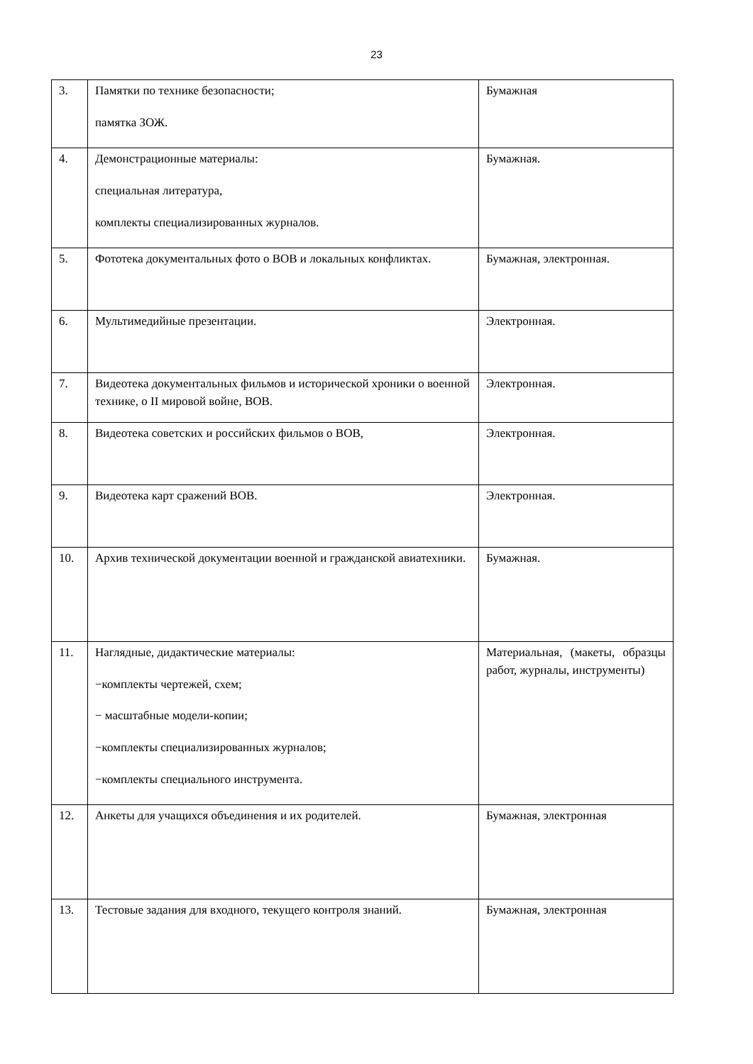23
| 3. | Памятки по технике безопасности; памятка ЗОЖ. | Бумажная |
| 4. | Демонстрационные материалы: специальная литература, комплекты специализированных журналов. | Бумажная. |
| 5. | Фототека документальных фото о ВОВ и локальных конфликтах. | Бумажная, электронная. |
| 6. | Мультимедийные презентации. | Электронная. |
| 7. | Видеотека документальных фильмов и исторической хроники о военной технике, о II мировой войне, ВОВ. | Электронная. |
| 8. | Видеотека советских и российских фильмов о ВОВ, | Электронная. |
| 9. | Видеотека карт сражений ВОВ. | Электронная. |
| 10. | Архив технической документации военной и гражданской авиатехники. | Бумажная. |
| 11. | Наглядные, дидактические материалы: −комплекты чертежей, схем; − масштабные модели-копии; −комплекты специализированных журналов; −комплекты специального инструмента. | Материальная, (макеты, образцы работ, журналы, инструменты) |
| 12. | Анкеты для учащихся объединения и их родителей. | Бумажная, электронная |
| 13. | Тестовые задания для входного, текущего контроля знаний. | Бумажная, электронная |